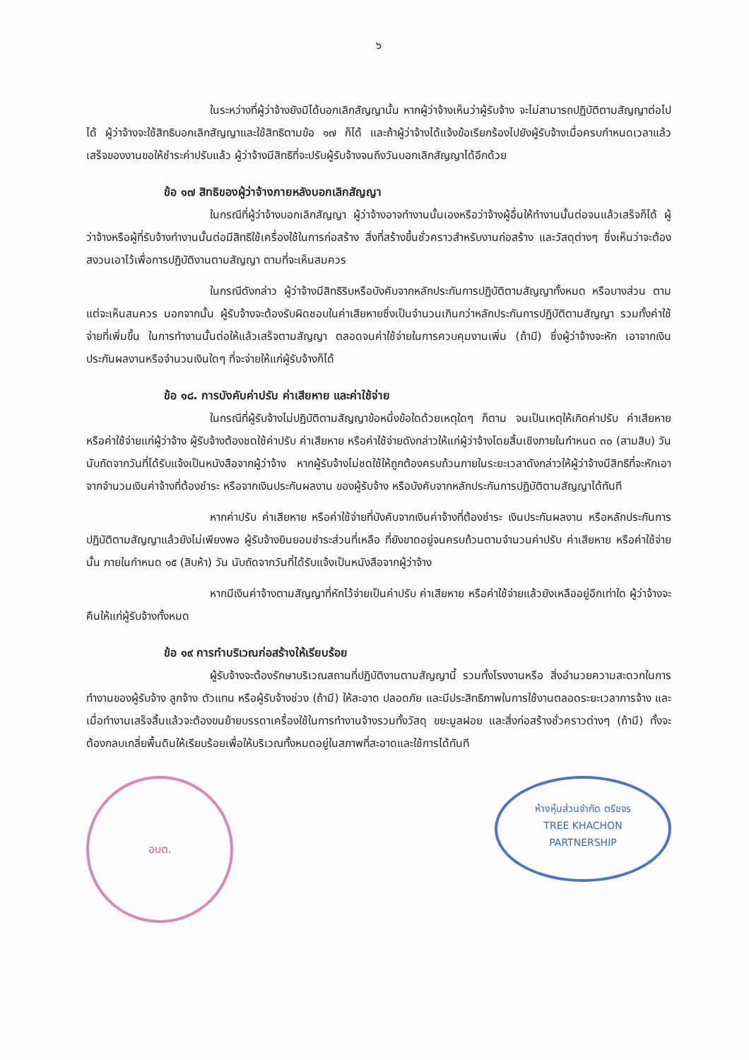๖
ในระหว่างที่ผู้ว่าจ้างยังมิได้บอกเลิกสัญญานั้น หากผู้ว่าจ้างเห็นว่าผู้รับจ้าง จะไม่สามารถปฏิบัติตามสัญญาต่อไปได้ ผู้ว่าจ้างจะใช้สิทธิบอกเลิกสัญญาและใช้สิทธิตามข้อ ๑๗ ก็ได้ และถ้าผู้ว่าจ้างได้แจ้งข้อเรียกร้องไปยังผู้รับจ้างเมื่อครบกำหนดเวลาแล้วเสร็จของงานขอให้ชำระค่าปรับแล้ว ผู้ว่าจ้างมีสิทธิที่จะปรับผู้รับจ้างจนถึงวันบอกเลิกสัญญาได้อีกด้วย
ข้อ ๑๗ สิทธิของผู้ว่าจ้างภายหลังบอกเลิกสัญญา
ในกรณีที่ผู้ว่าจ้างบอกเลิกสัญญา ผู้ว่าจ้างอาจทำงานนั้นเองหรือว่าจ้างผู้อื่นให้ทำงานนั้นต่อจนแล้วเสร็จก็ได้ ผู้ว่าจ้างหรือผู้ที่รับจ้างทำงานนั้นต่อมีสิทธิใช้เครื่องใช้ในการก่อสร้าง สิ่งที่สร้างขึ้นชั่วคราวสำหรับงานก่อสร้าง และวัสดุต่างๆ ซึ่งเห็นว่าจะต้องสงวนเอาไว้เพื่อการปฏิบัติงานตามสัญญา ตามที่จะเห็นสมควร
ในกรณีดังกล่าว ผู้ว่าจ้างมีสิทธิริบหรือบังคับจากหลักประกันการปฏิบัติตามสัญญาทั้งหมด หรือบางส่วน ตามแต่จะเห็นสมควร นอกจากนั้น ผู้รับจ้างจะต้องรับผิดชอบในค่าเสียหายซึ่งเป็นจำนวนเกินกว่าหลักประกันการปฏิบัติตามสัญญา รวมทั้งค่าใช้จ่ายที่เพิ่มขึ้น ในการทำงานนั้นต่อให้แล้วเสร็จตามสัญญา ตลอดจนค่าใช้จ่ายในการควบคุมงานเพิ่ม (ถ้ามี) ซึ่งผู้ว่าจ้างจะหัก เอาจากเงินประกันผลงานหรือจำนวนเงินใดๆ ที่จะจ่ายให้แก่ผู้รับจ้างก็ได้
ข้อ ๑๘. การบังคับค่าปรับ ค่าเสียหาย และค่าใช้จ่าย
ในกรณีที่ผู้รับจ้างไม่ปฏิบัติตามสัญญาข้อหนึ่งข้อใดด้วยเหตุใดๆ ก็ตาม จนเป็นเหตุให้เกิดค่าปรับ ค่าเสียหาย หรือค่าใช้จ่ายแก่ผู้ว่าจ้าง ผู้รับจ้างต้องชดใช้ค่าปรับ ค่าเสียหาย หรือค่าใช้จ่ายดังกล่าวให้แก่ผู้ว่าจ้างโดยสิ้นเชิงภายในกำหนด ๓๐ (สามสิบ) วัน นับถัดจากวันที่ได้รับแจ้งเป็นหนังสือจากผู้ว่าจ้าง หากผู้รับจ้างไม่ชดใช้ให้ถูกต้องครบถ้วนภายในระยะเวลาดังกล่าวให้ผู้ว่าจ้างมีสิทธิที่จะหักเอาจากจำนวนเงินค่าจ้างที่ต้องชำระ หรือจากเงินประกันผลงาน ของผู้รับจ้าง หรือบังคับจากหลักประกันการปฏิบัติตามสัญญาได้ทันที
หากค่าปรับ ค่าเสียหาย หรือค่าใช้จ่ายที่บังคับจากเงินค่าจ้างที่ต้องชำระ เงินประกันผลงาน หรือหลักประกันการปฏิบัติตามสัญญาแล้วยังไม่เพียงพอ ผู้รับจ้างยินยอมชำระส่วนที่เหลือ ที่ยังขาดอยู่จนครบถ้วนตามจำนวนค่าปรับ ค่าเสียหาย หรือค่าใช้จ่ายนั้น ภายในกำหนด ๑๕ (สิบห้า) วัน นับถัดจากวันที่ได้รับแจ้งเป็นหนังสือจากผู้ว่าจ้าง
หากมีเงินค่าจ้างตามสัญญาที่หักไว้จ่ายเป็นค่าปรับ ค่าเสียหาย หรือค่าใช้จ่ายแล้วยังเหลืออยู่อีกเท่าใด ผู้ว่าจ้างจะคืนให้แก่ผู้รับจ้างทั้งหมด
ข้อ ๑๙ การทำบริเวณก่อสร้างให้เรียบร้อย
ผู้รับจ้างจะต้องรักษาบริเวณสถานที่ปฏิบัติงานตามสัญญานี้ รวมทั้งโรงงานหรือ สิ่งอำนวยความสะดวกในการทำงานของผู้รับจ้าง ลูกจ้าง ตัวแทน หรือผู้รับจ้างช่วง (ถ้ามี) ให้สะอาด ปลอดภัย และมีประสิทธิภาพในการใช้งานตลอดระยะเวลาการจ้าง และเมื่อทำงานเสร็จสิ้นแล้วจะต้องขนย้ายบรรดาเครื่องใช้ในการทำงานจ้างรวมทั้งวัสดุ ขยะมูลฝอย และสิ่งก่อสร้างชั่วคราวต่างๆ (ถ้ามี) ทั้งจะต้องกลบเกลี่ยพื้นดินให้เรียบร้อยเพื่อให้บริเวณทั้งหมดอยู่ในสภาพที่สะอาดและใช้การได้ทันที
อบต.
ห้างหุ้นส่วนจำกัด ตรีขจร
TREE KHACHON
PARTNERSHIP